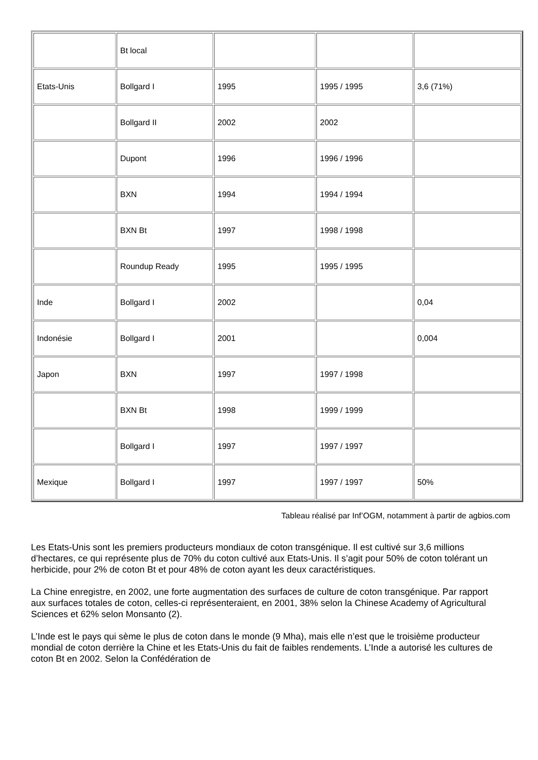| | Bt local | | | |
| Etats-Unis | Bollgard I | 1995 | 1995 / 1995 | 3,6 (71%) |
| | Bollgard II | 2002 | 2002 | |
| | Dupont | 1996 | 1996 / 1996 | |
| | BXN | 1994 | 1994 / 1994 | |
| | BXN Bt | 1997 | 1998 / 1998 | |
| | Roundup Ready | 1995 | 1995 / 1995 | |
| Inde | Bollgard I | 2002 | | 0,04 |
| Indonésie | Bollgard I | 2001 | | 0,004 |
| Japon | BXN | 1997 | 1997 / 1998 | |
| | BXN Bt | 1998 | 1999 / 1999 | |
| | Bollgard I | 1997 | 1997 / 1997 | |
| Mexique | Bollgard I | 1997 | 1997 / 1997 | 50% |
Tableau réalisé par Inf’OGM, notamment à partir de agbios.com
Les Etats-Unis sont les premiers producteurs mondiaux de coton transgénique. Il est cultivé sur 3,6 millions d’hectares, ce qui représente plus de 70% du coton cultivé aux Etats-Unis. Il s’agit pour 50% de coton tolérant un herbicide, pour 2% de coton Bt et pour 48% de coton ayant les deux caractéristiques.
La Chine enregistre, en 2002, une forte augmentation des surfaces de culture de coton transgénique. Par rapport aux surfaces totales de coton, celles-ci représenteraient, en 2001, 38% selon la Chinese Academy of Agricultural Sciences et 62% selon Monsanto (2).
L’Inde est le pays qui sème le plus de coton dans le monde (9 Mha), mais elle n’est que le troisième producteur mondial de coton derrière la Chine et les Etats-Unis du fait de faibles rendements. L’Inde a autorisé les cultures de coton Bt en 2002. Selon la Confédération de